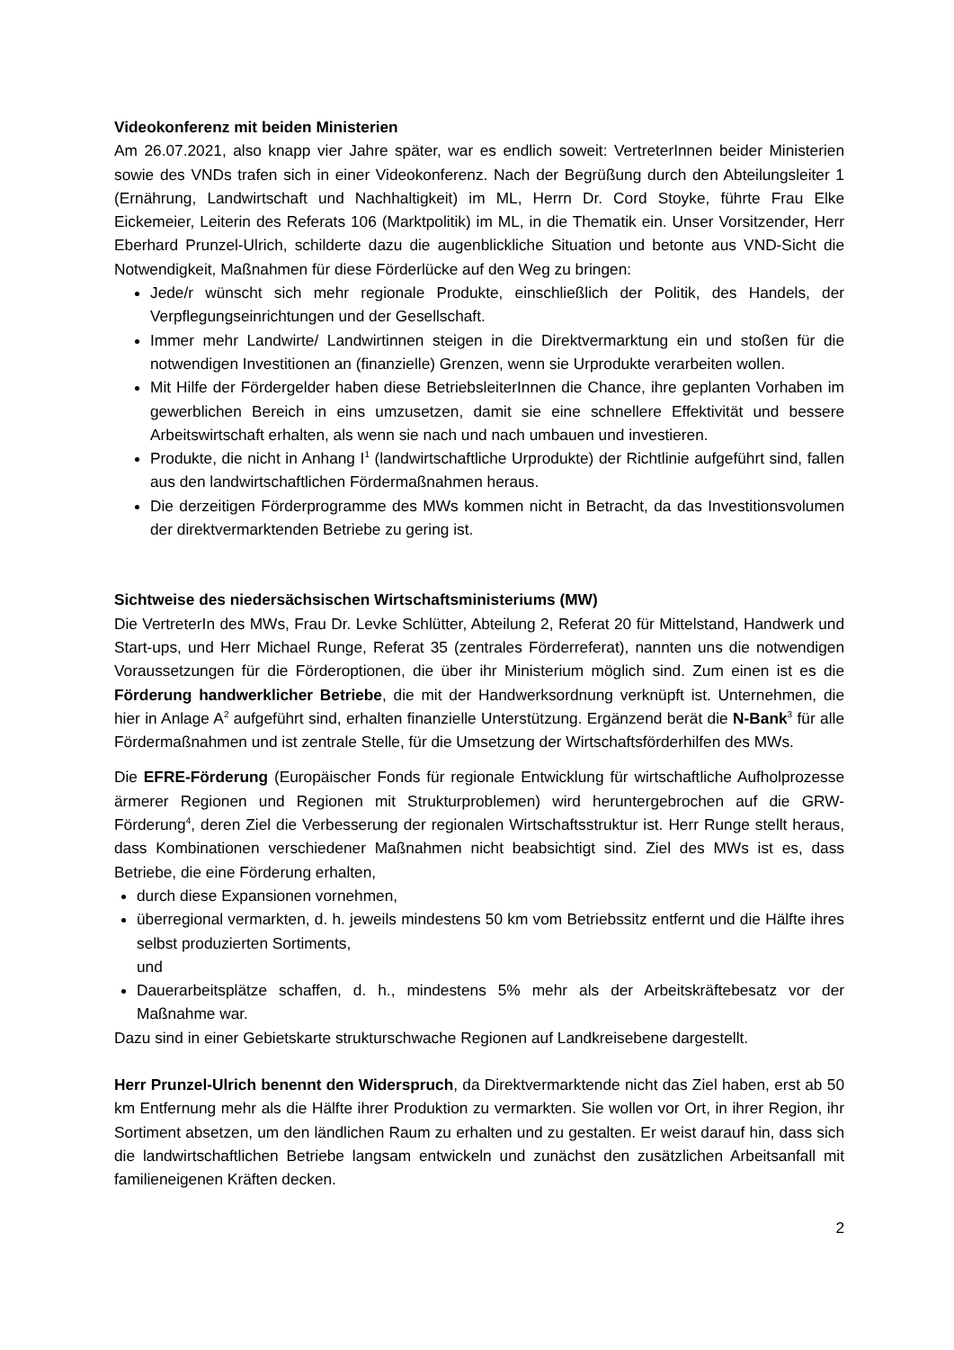Videokonferenz mit beiden Ministerien
Am 26.07.2021, also knapp vier Jahre später, war es endlich soweit: VertreterInnen beider Ministerien sowie des VNDs trafen sich in einer Videokonferenz. Nach der Begrüßung durch den Abteilungsleiter 1 (Ernährung, Landwirtschaft und Nachhaltigkeit) im ML, Herrn Dr. Cord Stoyke, führte Frau Elke Eickemeier, Leiterin des Referats 106 (Marktpolitik) im ML, in die Thematik ein. Unser Vorsitzender, Herr Eberhard Prunzel-Ulrich, schilderte dazu die augenblickliche Situation und betonte aus VND-Sicht die Notwendigkeit, Maßnahmen für diese Förderlücke auf den Weg zu bringen:
Jede/r wünscht sich mehr regionale Produkte, einschließlich der Politik, des Handels, der Verpflegungseinrichtungen und der Gesellschaft.
Immer mehr Landwirte/ Landwirtinnen steigen in die Direktvermarktung ein und stoßen für die notwendigen Investitionen an (finanzielle) Grenzen, wenn sie Urprodukte verarbeiten wollen.
Mit Hilfe der Fördergelder haben diese BetriebsleiterInnen die Chance, ihre geplanten Vorhaben im gewerblichen Bereich in eins umzusetzen, damit sie eine schnellere Effektivität und bessere Arbeitswirtschaft erhalten, als wenn sie nach und nach umbauen und investieren.
Produkte, die nicht in Anhang I<sup>1</sup> (landwirtschaftliche Urprodukte) der Richtlinie aufgeführt sind, fallen aus den landwirtschaftlichen Fördermaßnahmen heraus.
Die derzeitigen Förderprogramme des MWs kommen nicht in Betracht, da das Investitionsvolumen der direktvermarktenden Betriebe zu gering ist.
Sichtweise des niedersächsischen Wirtschaftsministeriums (MW)
Die VertreterIn des MWs, Frau Dr. Levke Schlütter, Abteilung 2, Referat 20 für Mittelstand, Handwerk und Start-ups, und Herr Michael Runge, Referat 35 (zentrales Förderreferat), nannten uns die notwendigen Voraussetzungen für die Förderoptionen, die über ihr Ministerium möglich sind. Zum einen ist es die Förderung handwerklicher Betriebe, die mit der Handwerksordnung verknüpft ist. Unternehmen, die hier in Anlage A<sup>2</sup> aufgeführt sind, erhalten finanzielle Unterstützung. Ergänzend berät die N-Bank<sup>3</sup> für alle Fördermaßnahmen und ist zentrale Stelle, für die Umsetzung der Wirtschaftsförderhilfen des MWs.
Die EFRE-Förderung (Europäischer Fonds für regionale Entwicklung für wirtschaftliche Aufholprozesse ärmerer Regionen und Regionen mit Strukturproblemen) wird heruntergebrochen auf die GRW-Förderung<sup>4</sup>, deren Ziel die Verbesserung der regionalen Wirtschaftsstruktur ist. Herr Runge stellt heraus, dass Kombinationen verschiedener Maßnahmen nicht beabsichtigt sind. Ziel des MWs ist es, dass Betriebe, die eine Förderung erhalten,
durch diese Expansionen vornehmen,
überregional vermarkten, d. h. jeweils mindestens 50 km vom Betriebssitz entfernt und die Hälfte ihres selbst produzierten Sortiments,
und
Dauerarbeitsplätze schaffen, d. h., mindestens 5% mehr als der Arbeitskräftebesatz vor der Maßnahme war.
Dazu sind in einer Gebietskarte strukturschwache Regionen auf Landkreisebene dargestellt.
Herr Prunzel-Ulrich benennt den Widerspruch, da Direktvermarktende nicht das Ziel haben, erst ab 50 km Entfernung mehr als die Hälfte ihrer Produktion zu vermarkten. Sie wollen vor Ort, in ihrer Region, ihr Sortiment absetzen, um den ländlichen Raum zu erhalten und zu gestalten. Er weist darauf hin, dass sich die landwirtschaftlichen Betriebe langsam entwickeln und zunächst den zusätzlichen Arbeitsanfall mit familieneigenen Kräften decken.
2